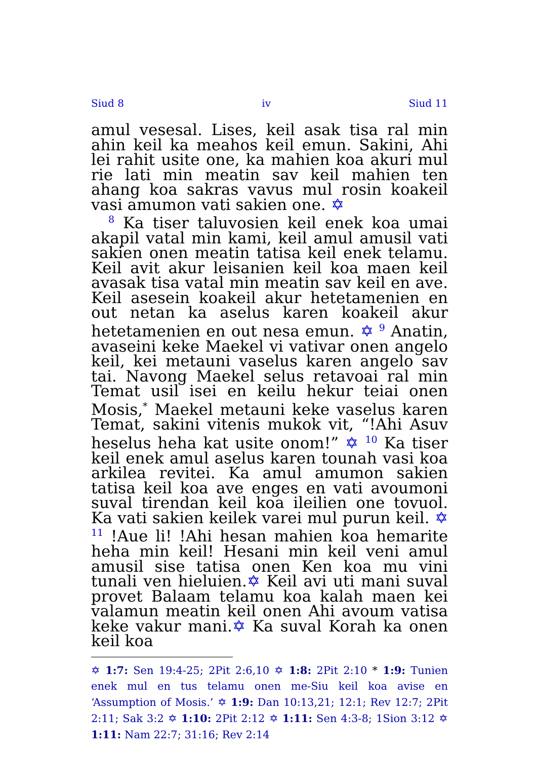Siud 8 iv Siud 11
amul vesesal. Lises, keil asak tisa ral min ahin keil ka meahos keil emun. Sakini, Ahi lei rahit usite one, ka mahien koa akuri mul rie lati min meatin sav keil mahien ten ahang koa sakras vavus mul rosin koakeil vasi amumon vati sakien one. ✡
<sup>8</sup> Ka tiser taluvosien keil enek koa umai akapil vatal min kami, keil amul amusil vati sakien onen meatin tatisa keil enek telamu. Keil avit akur leisanien keil koa maen keil avasak tisa vatal min meatin sav keil en ave. Keil asesein koakeil akur hetetamenien en out netan ka aselus karen koakeil akur hetetamenien en out nesa emun. ✡ <sup>9</sup> Anatin, avaseini keke Maekel vi vativar onen angelo keil, kei metauni vaselus karen angelo sav tai. Navong Maekel selus retavoai ral min Temat usil isei en keilu hekur teiai onen Mosis,<sup>*</sup> Maekel metauni keke vaselus karen Temat, sakini vitenis mukok vit, “!Ahi Asuv heselus heha kat usite onom!” ✡ <sup>10</sup> Ka tiser keil enek amul aselus karen tounah vasi koa arkilea revitei. Ka amul amumon sakien tatisa keil koa ave enges en vati avoumoni suval tirendan keil koa ileilien one tovuol. Ka vati sakien keilek varei mul purun keil. ✡ <sup>11</sup> !Aue li! !Ahi hesan mahien koa hemarite heha min keil! Hesani min keil veni amul amusil sise tatisa onen Ken koa mu vini tunali ven hieluien.✡ Keil avi uti mani suval provet Balaam telamu koa kalah maen kei valamun meatin keil onen Ahi avoum vatisa keke vakur mani.✡ Ka suval Korah ka onen keil koa
✡ 1:7: Sen 19:4-25; 2Pit 2:6,10 ✡ 1:8: 2Pit 2:10 * 1:9: Tunien enek mul en tus telamu onen me-Siu keil koa avise en ‘Assumption of Mosis.’ ✡ 1:9: Dan 10:13,21; 12:1; Rev 12:7; 2Pit 2:11; Sak 3:2 ✡ 1:10: 2Pit 2:12 ✡ 1:11: Sen 4:3-8; 1Sion 3:12 ✡ 1:11: Nam 22:7; 31:16; Rev 2:14